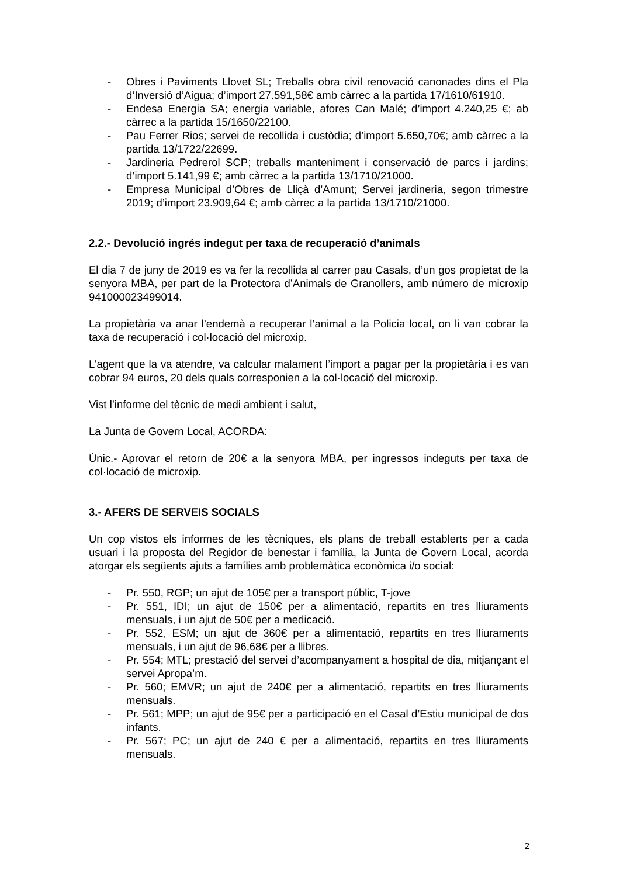- Obres i Paviments Llovet SL; Treballs obra civil renovació canonades dins el Pla d’Inversió d’Aigua; d’import 27.591,58€ amb càrrec a la partida 17/1610/61910.
- Endesa Energia SA; energia variable, afores Can Malé; d’import 4.240,25 €; ab càrrec a la partida 15/1650/22100.
- Pau Ferrer Rios; servei de recollida i custòdia; d’import 5.650,70€; amb càrrec a la partida 13/1722/22699.
- Jardineria Pedrerol SCP; treballs manteniment i conservació de parcs i jardins; d’import 5.141,99 €; amb càrrec a la partida 13/1710/21000.
- Empresa Municipal d’Obres de Lliçà d’Amunt; Servei jardineria, segon trimestre 2019; d’import 23.909,64 €; amb càrrec a la partida 13/1710/21000.
2.2.- Devolució ingrés indegut per taxa de recuperació d’animals
El dia 7 de juny de 2019 es va fer la recollida al carrer pau Casals, d’un gos propietat de la senyora MBA, per part de la Protectora d’Animals de Granollers, amb número de microxip 941000023499014.
La propietària va anar l’endemà a recuperar l’animal a la Policia local, on li van cobrar la taxa de recuperació i col·locació del microxip.
L’agent que la va atendre, va calcular malament l’import a pagar per la propietària i es van cobrar 94 euros, 20 dels quals corresponien a la col·locació del microxip.
Vist l’informe del tècnic de medi ambient i salut,
La Junta de Govern Local, ACORDA:
Únic.- Aprovar el retorn de 20€ a la senyora MBA, per ingressos indeguts per taxa de col·locació de microxip.
3.- AFERS DE SERVEIS SOCIALS
Un cop vistos els informes de les tècniques, els plans de treball establerts per a cada usuari i la proposta del Regidor de benestar i família, la Junta de Govern Local, acorda atorgar els següents ajuts a famílies amb problemàtica econòmica i/o social:
- Pr. 550, RGP; un ajut de 105€ per a transport públic, T-jove
- Pr. 551, IDI; un ajut de 150€ per a alimentació, repartits en tres lliuraments mensuals, i un ajut de 50€ per a medicació.
- Pr. 552, ESM; un ajut de 360€ per a alimentació, repartits en tres lliuraments mensuals, i un ajut de 96,68€ per a llibres.
- Pr. 554; MTL; prestació del servei d’acompanyament a hospital de dia, mitjançant el servei Apropa’m.
- Pr. 560; EMVR; un ajut de 240€ per a alimentació, repartits en tres lliuraments mensuals.
- Pr. 561; MPP; un ajut de 95€ per a participació en el Casal d’Estiu municipal de dos infants.
- Pr. 567; PC; un ajut de 240 € per a alimentació, repartits en tres lliuraments mensuals.
2